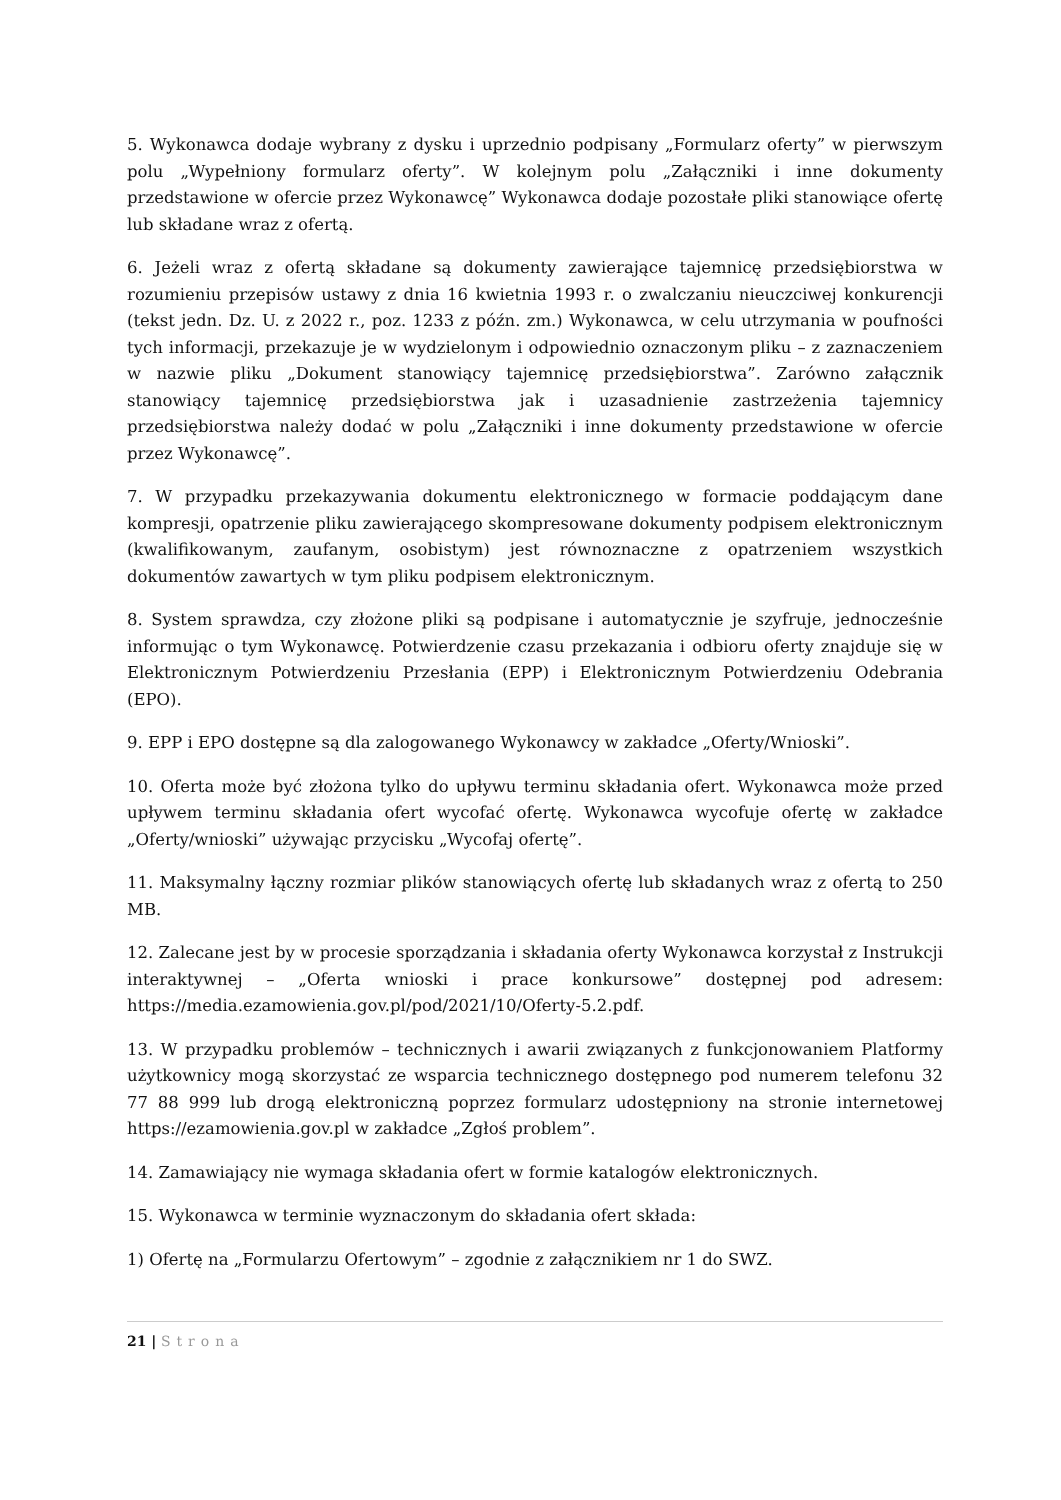5. Wykonawca dodaje wybrany z dysku i uprzednio podpisany „Formularz oferty” w pierwszym polu „Wypełniony formularz oferty”. W kolejnym polu „Załączniki i inne dokumenty przedstawione w ofercie przez Wykonawcę” Wykonawca dodaje pozostałe pliki stanowiące ofertę lub składane wraz z ofertą.
6. Jeżeli wraz z ofertą składane są dokumenty zawierające tajemnicę przedsiębiorstwa w rozumieniu przepisów ustawy z dnia 16 kwietnia 1993 r. o zwalczaniu nieuczciwej konkurencji (tekst jedn. Dz. U. z 2022 r., poz. 1233 z późn. zm.) Wykonawca, w celu utrzymania w poufności tych informacji, przekazuje je w wydzielonym i odpowiednio oznaczonym pliku – z zaznaczeniem w nazwie pliku „Dokument stanowiący tajemnicę przedsiębiorstwa”. Zarówno załącznik stanowiący tajemnicę przedsiębiorstwa jak i uzasadnienie zastrzeżenia tajemnicy przedsiębiorstwa należy dodać w polu „Załączniki i inne dokumenty przedstawione w ofercie przez Wykonawcę”.
7. W przypadku przekazywania dokumentu elektronicznego w formacie poddającym dane kompresji, opatrzenie pliku zawierającego skompresowane dokumenty podpisem elektronicznym (kwalifikowanym, zaufanym, osobistym) jest równoznaczne z opatrzeniem wszystkich dokumentów zawartych w tym pliku podpisem elektronicznym.
8. System sprawdza, czy złożone pliki są podpisane i automatycznie je szyfruje, jednocześnie informując o tym Wykonawcę. Potwierdzenie czasu przekazania i odbioru oferty znajduje się w Elektronicznym Potwierdzeniu Przesłania (EPP) i Elektronicznym Potwierdzeniu Odebrania (EPO).
9. EPP i EPO dostępne są dla zalogowanego Wykonawcy w zakładce „Oferty/Wnioski”.
10. Oferta może być złożona tylko do upływu terminu składania ofert. Wykonawca może przed upływem terminu składania ofert wycofać ofertę. Wykonawca wycofuje ofertę w zakładce „Oferty/wnioski” używając przycisku „Wycofaj ofertę”.
11. Maksymalny łączny rozmiar plików stanowiących ofertę lub składanych wraz z ofertą to 250 MB.
12. Zalecane jest by w procesie sporządzania i składania oferty Wykonawca korzystał z Instrukcji interaktywnej – „Oferta wnioski i prace konkursowe” dostępnej pod adresem: https://media.ezamowienia.gov.pl/pod/2021/10/Oferty-5.2.pdf.
13. W przypadku problemów – technicznych i awarii związanych z funkcjonowaniem Platformy użytkownicy mogą skorzystać ze wsparcia technicznego dostępnego pod numerem telefonu 32 77 88 999 lub drogą elektroniczną poprzez formularz udostępniony na stronie internetowej https://ezamowienia.gov.pl w zakładce „Zgłoś problem”.
14. Zamawiający nie wymaga składania ofert w formie katalogów elektronicznych.
15. Wykonawca w terminie wyznaczonym do składania ofert składa:
1) Ofertę na „Formularzu Ofertowym” – zgodnie z załącznikiem nr 1 do SWZ.
21 | Strona